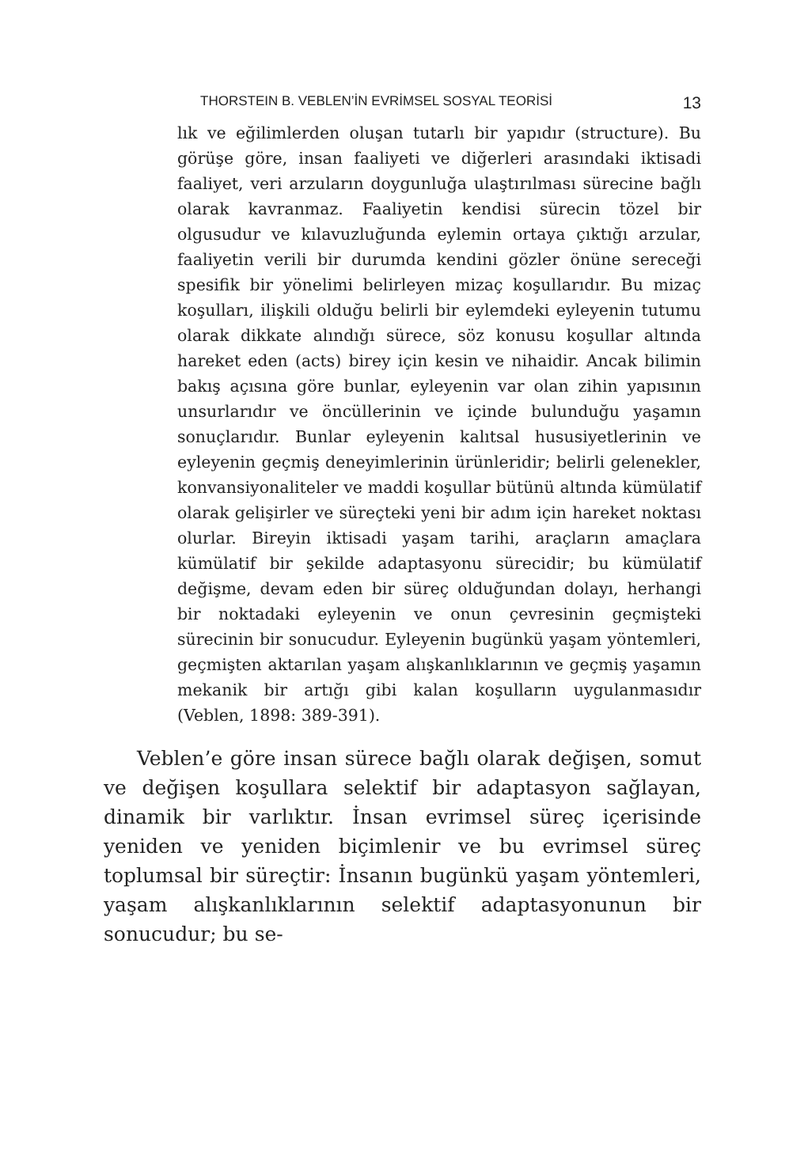THORSTEIN B. VEBLEN’İN EVRİMSEL SOSYAL TEORİSİ 13
lık ve eğilimlerden oluşan tutarlı bir yapıdır (structure). Bu görüşe göre, insan faaliyeti ve diğerleri arasındaki iktisadi faaliyet, veri arzuların doygunluğa ulaştırılması sürecine bağlı olarak kavranmaz. Faaliyetin kendisi sürecin tözel bir olgusudur ve kılavuzluğunda eylemin ortaya çıktığı arzular, faaliyetin verili bir durumda kendini gözler önüne sereceği spesifik bir yönelimi belirleyen mizaç koşullarıdır. Bu mizaç koşulları, ilişkili olduğu belirli bir eylemdeki eyleyenin tutumu olarak dikkate alındığı sürece, söz konusu koşullar altında hareket eden (acts) birey için kesin ve nihaidir. Ancak bilimin bakış açısına göre bunlar, eyleyenin var olan zihin yapısının unsurlarıdır ve öncüllerinin ve içinde bulunduğu yaşamın sonuçlarıdır. Bunlar eyleyenin kalıtsal hususiyetlerinin ve eyleyenin geçmiş deneyimlerinin ürünleridir; belirli gelenekler, konvansiyonaliteler ve maddi koşullar bütünü altında kümülatif olarak gelişirler ve süreçteki yeni bir adım için hareket noktası olurlar. Bireyin iktisadi yaşam tarihi, araçların amaçlara kümülatif bir şekilde adaptasyonu sürecidir; bu kümülatif değişme, devam eden bir süreç olduğundan dolayı, herhangi bir noktadaki eyleyenin ve onun çevresinin geçmişteki sürecinin bir sonucudur. Eyleyenin bugünkü yaşam yöntemleri, geçmişten aktarılan yaşam alışkanlıklarının ve geçmiş yaşamın mekanik bir artığı gibi kalan koşulların uygulanmasıdır (Veblen, 1898: 389-391).
Veblen’e göre insan sürece bağlı olarak değişen, somut ve değişen koşullara selektif bir adaptasyon sağlayan, dinamik bir varlıktır. İnsan evrimsel süreç içerisinde yeniden ve yeniden biçimlenir ve bu evrimsel süreç toplumsal bir süreçtir: İnsanın bugünkü yaşam yöntemleri, yaşam alışkanlıklarının selektif adaptasyonunun bir sonucudur; bu se-